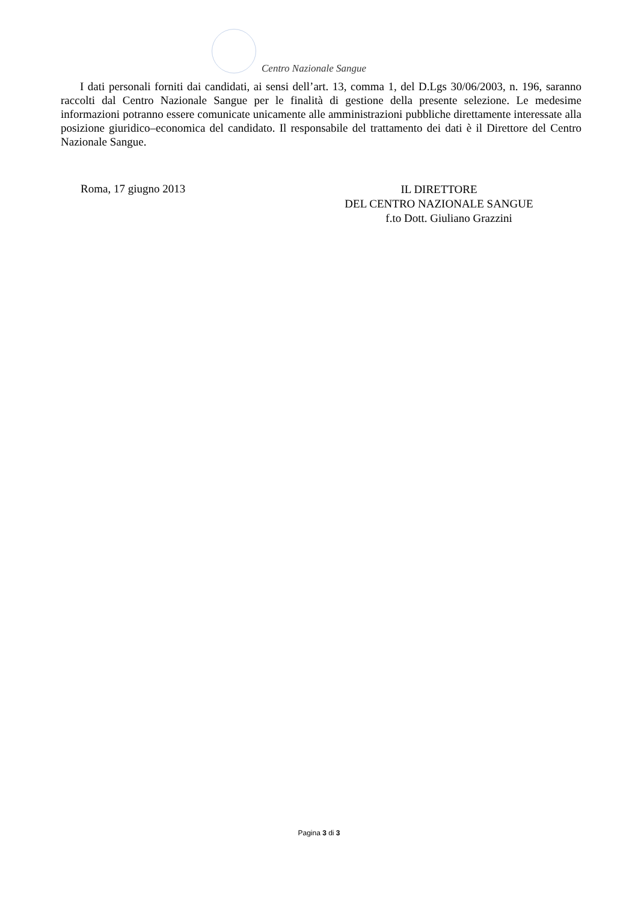Centro Nazionale Sangue
I dati personali forniti dai candidati, ai sensi dell’art. 13, comma 1, del D.Lgs 30/06/2003, n. 196, saranno raccolti dal Centro Nazionale Sangue per le finalità di gestione della presente selezione. Le medesime informazioni potranno essere comunicate unicamente alle amministrazioni pubbliche direttamente interessate alla posizione giuridico–economica del candidato. Il responsabile del trattamento dei dati è il Direttore del Centro Nazionale Sangue.
Roma, 17 giugno 2013
IL DIRETTORE
DEL CENTRO NAZIONALE SANGUE
f.to Dott. Giuliano Grazzini
Pagina 3 di 3